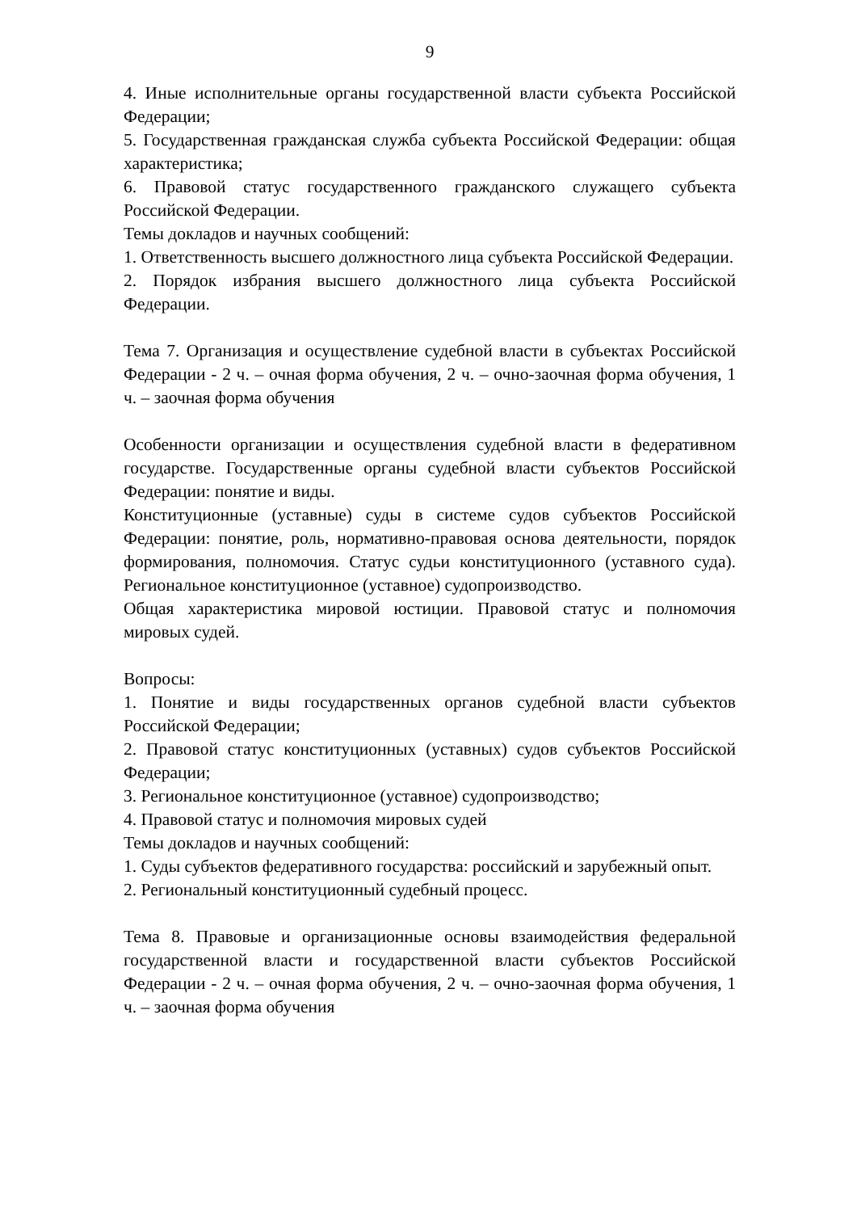9
4. Иные исполнительные органы государственной власти субъекта Российской Федерации;
5. Государственная гражданская служба субъекта Российской Федерации: общая характеристика;
6. Правовой статус государственного гражданского служащего субъекта Российской Федерации.
Темы докладов и научных сообщений:
1. Ответственность высшего должностного лица субъекта Российской Федерации.
2. Порядок избрания высшего должностного лица субъекта Российской Федерации.
Тема 7. Организация и осуществление судебной власти в субъектах Российской Федерации - 2 ч. – очная форма обучения, 2 ч. – очно-заочная форма обучения, 1 ч. – заочная форма обучения
Особенности организации и осуществления судебной власти в федеративном государстве. Государственные органы судебной власти субъектов Российской Федерации: понятие и виды.
Конституционные (уставные) суды в системе судов субъектов Российской Федерации: понятие, роль, нормативно-правовая основа деятельности, порядок формирования, полномочия. Статус судьи конституционного (уставного суда). Региональное конституционное (уставное) судопроизводство.
Общая характеристика мировой юстиции. Правовой статус и полномочия мировых судей.
Вопросы:
1. Понятие и виды государственных органов судебной власти субъектов Российской Федерации;
2. Правовой статус конституционных (уставных) судов субъектов Российской Федерации;
3. Региональное конституционное (уставное) судопроизводство;
4. Правовой статус и полномочия мировых судей
Темы докладов и научных сообщений:
1. Суды субъектов федеративного государства: российский и зарубежный опыт.
2. Региональный конституционный судебный процесс.
Тема 8. Правовые и организационные основы взаимодействия федеральной государственной власти и государственной власти субъектов Российской Федерации - 2 ч. – очная форма обучения, 2 ч. – очно-заочная форма обучения, 1 ч. – заочная форма обучения